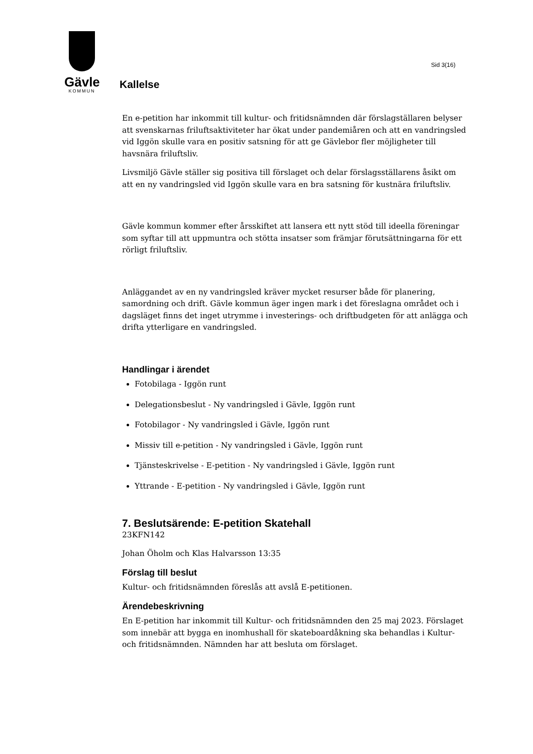Gävle
KOMMUN
Sid 3(16)
Kallelse
En e-petition har inkommit till kultur- och fritidsnämnden där förslagställaren belyser att svenskarnas friluftsaktiviteter har ökat under pandemiåren och att en vandringsled vid Iggön skulle vara en positiv satsning för att ge Gävlebor fler möjligheter till havsnära friluftsliv.
Livsmiljö Gävle ställer sig positiva till förslaget och delar förslagsställarens åsikt om att en ny vandringsled vid Iggön skulle vara en bra satsning för kustnära friluftsliv.
Gävle kommun kommer efter årsskiftet att lansera ett nytt stöd till ideella föreningar som syftar till att uppmuntra och stötta insatser som främjar förutsättningarna för ett rörligt friluftsliv.
Anläggandet av en ny vandringsled kräver mycket resurser både för planering, samordning och drift. Gävle kommun äger ingen mark i det föreslagna området och i dagsläget finns det inget utrymme i investerings- och driftbudgeten för att anlägga och drifta ytterligare en vandringsled.
Handlingar i ärendet
Fotobilaga - Iggön runt
Delegationsbeslut - Ny vandringsled i Gävle, Iggön runt
Fotobilagor - Ny vandringsled i Gävle, Iggön runt
Missiv till e-petition - Ny vandringsled i Gävle, Iggön runt
Tjänsteskrivelse - E-petition - Ny vandringsled i Gävle, Iggön runt
Yttrande - E-petition - Ny vandringsled i Gävle, Iggön runt
7. Beslutsärende: E-petition Skatehall
23KFN142
Johan Öholm och Klas Halvarsson 13:35
Förslag till beslut
Kultur- och fritidsnämnden föreslås att avslå E-petitionen.
Ärendebeskrivning
En E-petition har inkommit till Kultur- och fritidsnämnden den 25 maj 2023. Förslaget som innebär att bygga en inomhushall för skateboardåkning ska behandlas i Kultur- och fritidsnämnden. Nämnden har att besluta om förslaget.